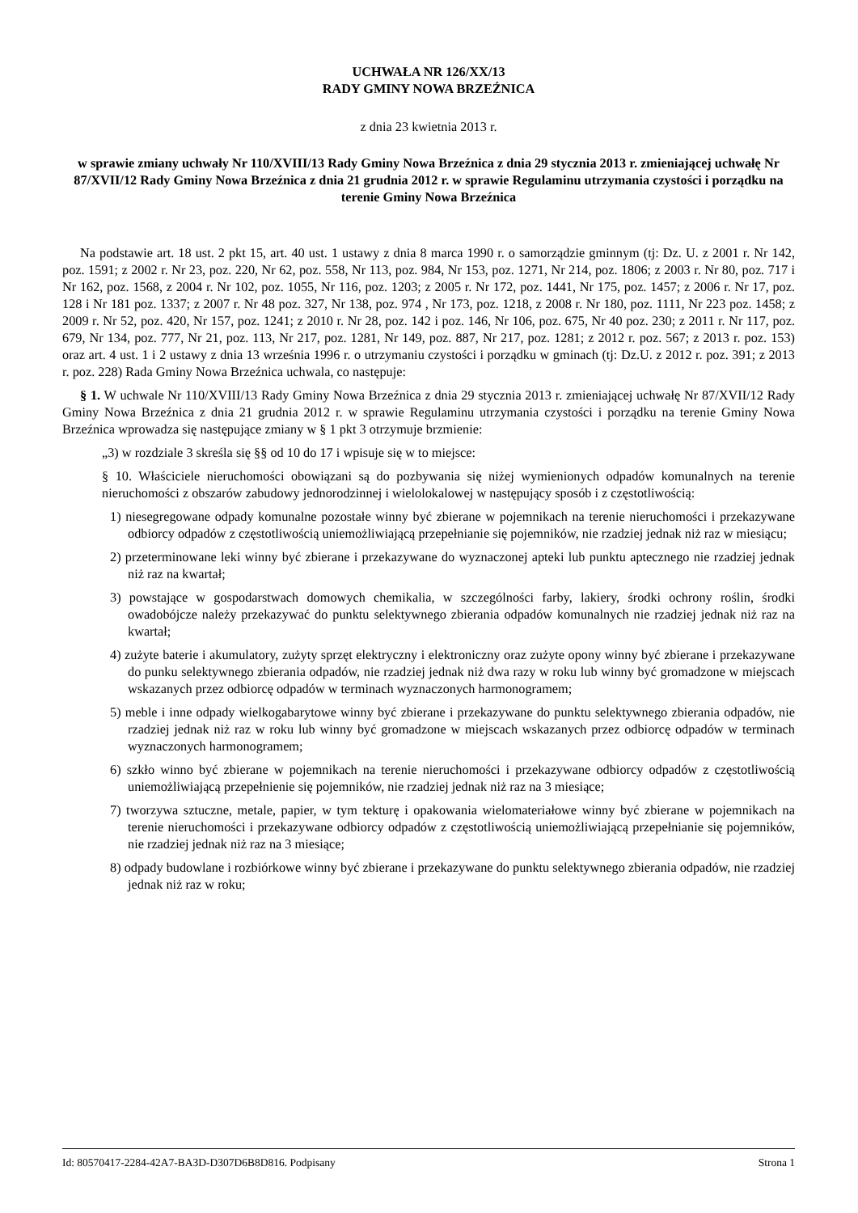UCHWAŁA NR 126/XX/13
RADY GMINY NOWA BRZEŹNICA
z dnia 23 kwietnia 2013 r.
w sprawie zmiany uchwały Nr 110/XVIII/13 Rady Gminy Nowa Brzeźnica z dnia 29 stycznia 2013 r. zmieniającej uchwałę Nr 87/XVII/12 Rady Gminy Nowa Brzeźnica z dnia 21 grudnia 2012 r. w sprawie Regulaminu utrzymania czystości i porządku na terenie Gminy Nowa Brzeźnica
Na podstawie art. 18 ust. 2 pkt 15, art. 40 ust. 1 ustawy z dnia 8 marca 1990 r. o samorządzie gminnym (tj: Dz. U. z 2001 r. Nr 142, poz. 1591; z 2002 r. Nr 23, poz. 220, Nr 62, poz. 558, Nr 113, poz. 984, Nr 153, poz. 1271, Nr 214, poz. 1806; z 2003 r. Nr 80, poz. 717 i Nr 162, poz. 1568, z 2004 r. Nr 102, poz. 1055, Nr 116, poz. 1203; z 2005 r. Nr 172, poz. 1441, Nr 175, poz. 1457; z 2006 r. Nr 17, poz. 128 i Nr 181 poz. 1337; z 2007 r. Nr 48 poz. 327, Nr 138, poz. 974 , Nr 173, poz. 1218, z 2008 r. Nr 180, poz. 1111, Nr 223 poz. 1458; z 2009 r. Nr 52, poz. 420, Nr 157, poz. 1241; z 2010 r. Nr 28, poz. 142 i poz. 146, Nr 106, poz. 675, Nr 40 poz. 230; z 2011 r. Nr 117, poz. 679, Nr 134, poz. 777, Nr 21, poz. 113, Nr 217, poz. 1281, Nr 149, poz. 887, Nr 217, poz. 1281; z 2012 r. poz. 567; z 2013 r. poz. 153) oraz art. 4 ust. 1 i 2 ustawy z dnia 13 września 1996 r. o utrzymaniu czystości i porządku w gminach (tj: Dz.U. z 2012 r. poz. 391; z 2013 r. poz. 228) Rada Gminy Nowa Brzeźnica uchwala, co następuje:
§ 1. W uchwale Nr 110/XVIII/13 Rady Gminy Nowa Brzeźnica z dnia 29 stycznia 2013 r. zmieniającej uchwałę Nr 87/XVII/12 Rady Gminy Nowa Brzeźnica z dnia 21 grudnia 2012 r. w sprawie Regulaminu utrzymania czystości i porządku na terenie Gminy Nowa Brzeźnica wprowadza się następujące zmiany w § 1 pkt 3 otrzymuje brzmienie:
„3) w rozdziale 3 skreśla się §§ od 10 do 17 i wpisuje się w to miejsce:
§ 10. Właściciele nieruchomości obowiązani są do pozbywania się niżej wymienionych odpadów komunalnych na terenie nieruchomości z obszarów zabudowy jednorodzinnej i wielolokalowej w następujący sposób i z częstotliwością:
1) niesegregowane odpady komunalne pozostałe winny być zbierane w pojemnikach na terenie nieruchomości i przekazywane odbiorcy odpadów z częstotliwością uniemożliwiającą przepełnianie się pojemników, nie rzadziej jednak niż raz w miesiącu;
2) przeterminowane leki winny być zbierane i przekazywane do wyznaczonej apteki lub punktu aptecznego nie rzadziej jednak niż raz na kwartał;
3) powstające w gospodarstwach domowych chemikalia, w szczególności farby, lakiery, środki ochrony roślin, środki owadobójcze należy przekazywać do punktu selektywnego zbierania odpadów komunalnych nie rzadziej jednak niż raz na kwartał;
4) zużyte baterie i akumulatory, zużyty sprzęt elektryczny i elektroniczny oraz zużyte opony winny być zbierane i przekazywane do punku selektywnego zbierania odpadów, nie rzadziej jednak niż dwa razy w roku lub winny być gromadzone w miejscach wskazanych przez odbiorcę odpadów w terminach wyznaczonych harmonogramem;
5) meble i inne odpady wielkogabarytowe winny być zbierane i przekazywane do punktu selektywnego zbierania odpadów, nie rzadziej jednak niż raz w roku lub winny być gromadzone w miejscach wskazanych przez odbiorcę odpadów w terminach wyznaczonych harmonogramem;
6) szkło winno być zbierane w pojemnikach na terenie nieruchomości i przekazywane odbiorcy odpadów z częstotliwością uniemożliwiającą przepełnienie się pojemników, nie rzadziej jednak niż raz na 3 miesiące;
7) tworzywa sztuczne, metale, papier, w tym tekturę i opakowania wielomateriałowe winny być zbierane w pojemnikach na terenie nieruchomości i przekazywane odbiorcy odpadów z częstotliwością uniemożliwiającą przepełnianie się pojemników, nie rzadziej jednak niż raz na 3 miesiące;
8) odpady budowlane i rozbiórkowe winny być zbierane i przekazywane do punktu selektywnego zbierania odpadów, nie rzadziej jednak niż raz w roku;
Id: 80570417-2284-42A7-BA3D-D307D6B8D816. Podpisany Strona 1